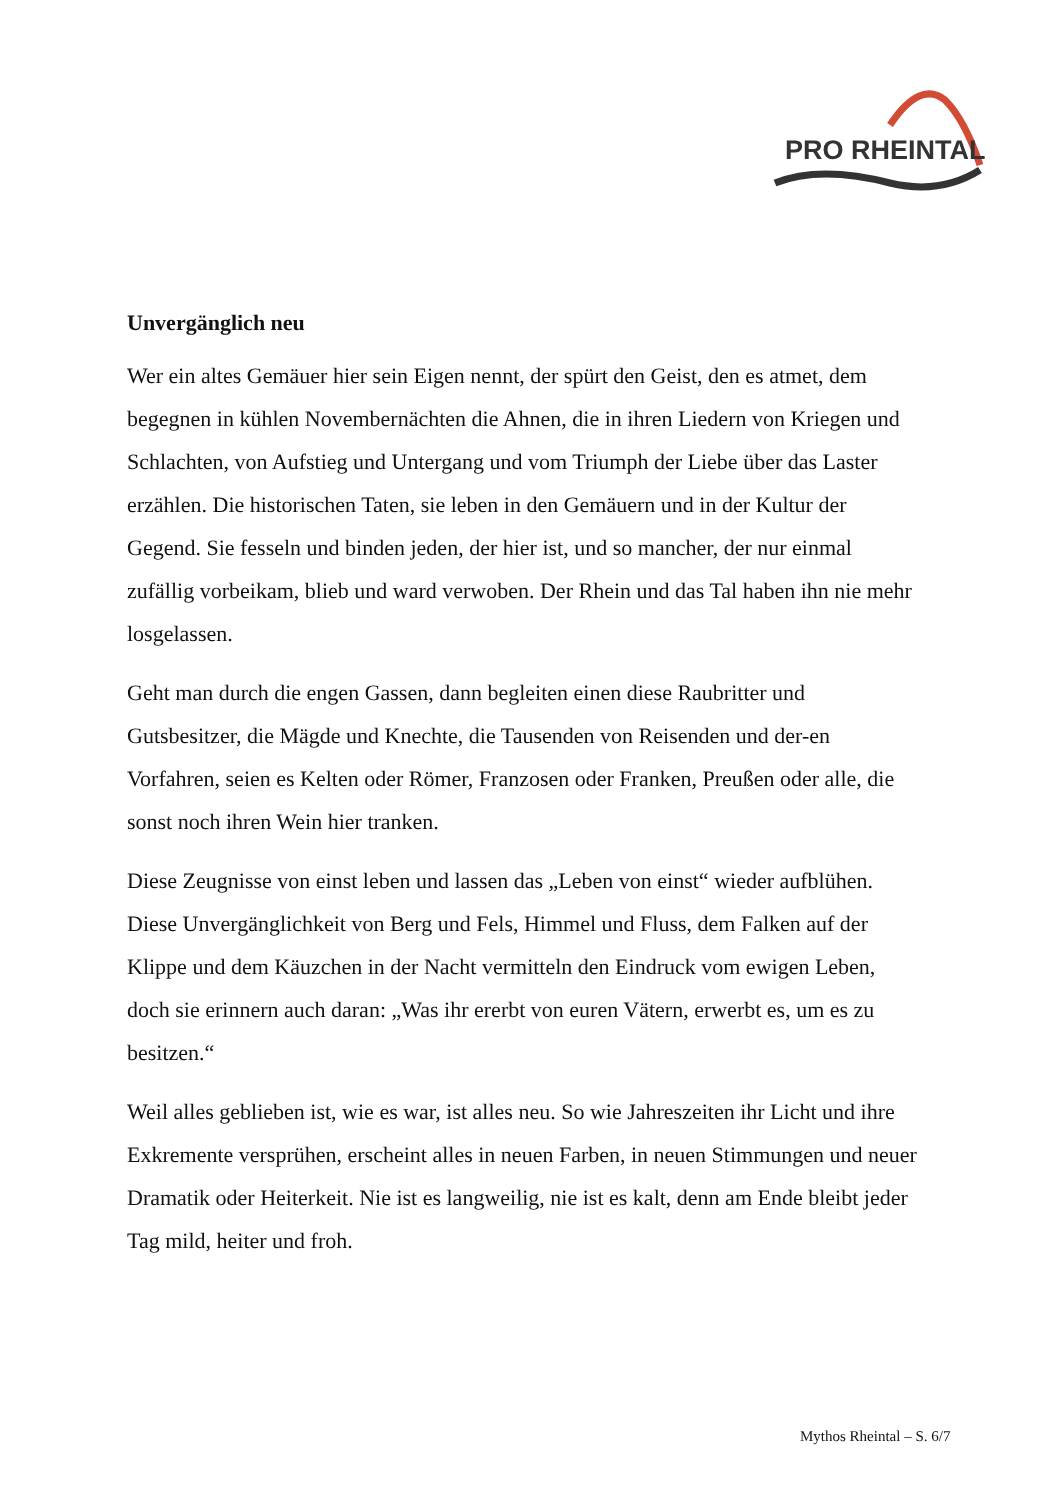PRO RHEINTAL
Unvergänglich neu
Wer ein altes Gemäuer hier sein Eigen nennt, der spürt den Geist, den es atmet, dem begegnen in kühlen Novembernächten die Ahnen, die in ihren Liedern von Kriegen und Schlachten, von Aufstieg und Untergang und vom Triumph der Liebe über das Laster erzählen. Die historischen Taten, sie leben in den Gemäuern und in der Kultur der Gegend. Sie fesseln und binden jeden, der hier ist, und so mancher, der nur einmal zufällig vorbeikam, blieb und ward verwoben. Der Rhein und das Tal haben ihn nie mehr losgelassen.
Geht man durch die engen Gassen, dann begleiten einen diese Raubritter und Gutsbesitzer, die Mägde und Knechte, die Tausenden von Reisenden und der-en Vorfahren, seien es Kelten oder Römer, Franzosen oder Franken, Preußen oder alle, die sonst noch ihren Wein hier tranken.
Diese Zeugnisse von einst leben und lassen das „Leben von einst“ wieder aufblühen. Diese Unvergänglichkeit von Berg und Fels, Himmel und Fluss, dem Falken auf der Klippe und dem Käuzchen in der Nacht vermitteln den Eindruck vom ewigen Leben, doch sie erinnern auch daran: „Was ihr ererbt von euren Vätern, erwerbt es, um es zu besitzen.“
Weil alles geblieben ist, wie es war, ist alles neu. So wie Jahreszeiten ihr Licht und ihre Exkremente versprühen, erscheint alles in neuen Farben, in neuen Stimmungen und neuer Dramatik oder Heiterkeit. Nie ist es langweilig, nie ist es kalt, denn am Ende bleibt jeder Tag mild, heiter und froh.
Mythos Rheintal – S. 6/7